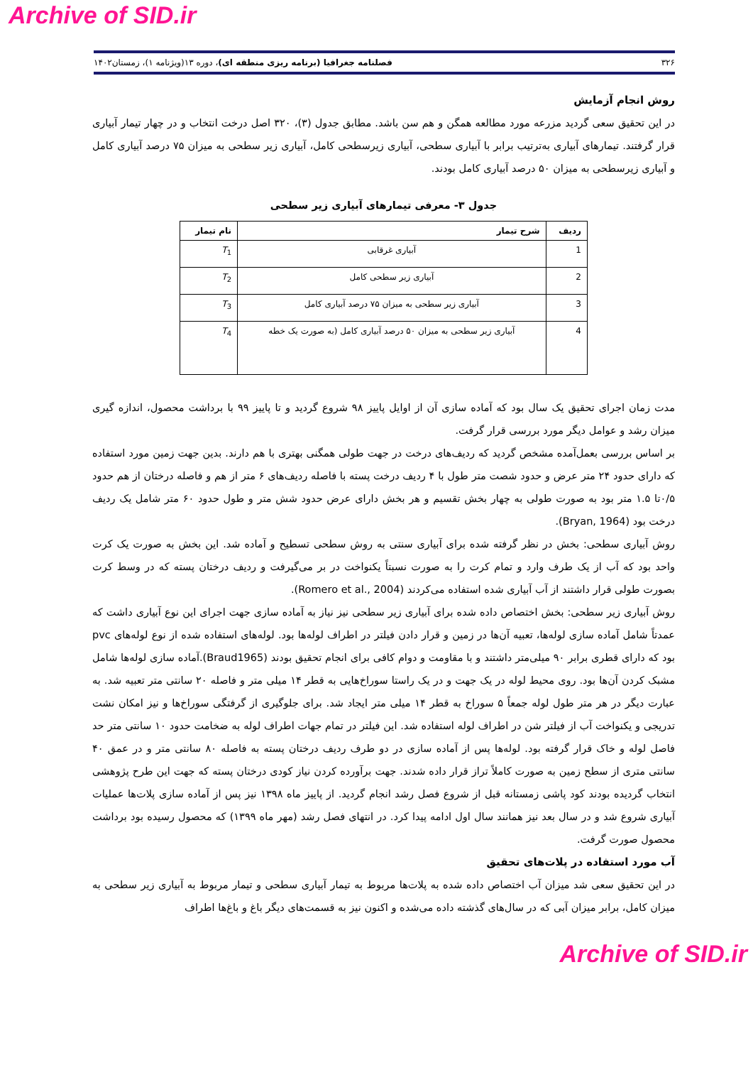Archive of SID.ir
۳۲۶ فصلنامه جغرافیا (برنامه ریزی منطقه ای)، دوره ۱۳(ویژنامه ۱)، زمستان۱۴۰۲
روش انجام آزمایش
در این تحقیق سعی گردید مزرعه مورد مطالعه همگن و هم سن باشد. مطابق جدول (۳)، ۳۲۰ اصل درخت انتخاب و در چهار تیمار آبیاری قرار گرفتند. تیمارهای آبیاری به‌ترتیب برابر با آبیاری سطحی، آبیاری زیرسطحی کامل، آبیاری زیر سطحی به میزان ۷۵ درصد آبیاری کامل و آبیاری زیرسطحی به میزان ۵۰ درصد آبیاری کامل بودند.
جدول ۳- معرفی تیمارهای آبیاری زیر سطحی
| ردیف | شرح تیمار | نام تیمار |
| --- | --- | --- |
| 1 | آبیاری غرقابی | T<sub>1</sub> |
| 2 | آبیاری زیر سطحی کامل | T<sub>2</sub> |
| 3 | آبیاری زیر سطحی به میزان ۷۵ درصد آبیاری کامل | T<sub>3</sub> |
| 4 | آبیاری زیر سطحی به میزان ۵۰ درصد آبیاری کامل (به صورت یک خطه | T<sub>4</sub> |
مدت زمان اجرای تحقیق یک سال بود که آماده سازی آن از اوایل پاییز ۹۸ شروع گردید و تا پاییز ۹۹ با برداشت محصول، اندازه گیری میزان رشد و عوامل دیگر مورد بررسی قرار گرفت.
بر اساس بررسی بعمل‌آمده مشخص گردید که ردیف‌های درخت در جهت طولی همگنی بهتری با هم دارند. بدین جهت زمین مورد استفاده که دارای حدود ۲۴ متر عرض و حدود شصت متر طول با ۴ ردیف درخت پسته با فاصله ردیف‌های ۶ متر از هم و فاصله درختان از هم حدود ۰/۵تا ۱.۵ متر بود به صورت طولی به چهار بخش تقسیم و هر بخش دارای عرض حدود شش متر و طول حدود ۶۰ متر شامل یک ردیف درخت بود (Bryan, 1964).
روش آبیاری سطحی: بخش در نظر گرفته شده برای آبیاری سنتی به روش سطحی تسطیح و آماده شد. این بخش به صورت یک کرت واحد بود که آب از یک طرف وارد و تمام کرت را به صورت نسبتاً یکنواخت در بر می‌گیرفت و ردیف درختان پسته که در وسط کرت بصورت طولی قرار داشتند از آب آبیاری شده استفاده می‌کردند (Romero et al., 2004).
روش آبیاری زیر سطحی: بخش اختصاص داده شده برای آبیاری زیر سطحی نیز نیاز به آماده سازی جهت اجرای این نوع آبیاری داشت که عمدتاً شامل آماده سازی لوله‌ها، تعبیه آن‌ها در زمین و قرار دادن فیلتر در اطراف لوله‌ها بود. لوله‌های استفاده شده از نوع لوله‌های pvc بود که دارای قطری برابر ۹۰ میلی‌متر داشتند و با مقاومت و دوام کافی برای انجام تحقیق بودند (Braud1965).آماده سازی لوله‌ها شامل مشبک کردن آن‌ها بود. روی محیط لوله در یک جهت و در یک راستا سوراخ‌هایی به قطر ۱۴ میلی متر و فاصله ۲۰ سانتی متر تعبیه شد. به عبارت دیگر در هر متر طول لوله جمعاً ۵ سوراخ به قطر ۱۴ میلی متر ایجاد شد. برای جلوگیری از گرفتگی سوراخ‌ها و نیز امکان نشت تدریجی و یکنواخت آب از فیلتر شن در اطراف لوله استفاده شد. این فیلتر در تمام جهات اطراف لوله به ضخامت حدود ۱۰ سانتی متر حد فاصل لوله و خاک قرار گرفته بود. لوله‌ها پس از آماده سازی در دو طرف ردیف درختان پسته به فاصله ۸۰ سانتی متر و در عمق ۴۰ سانتی متری از سطح زمین به صورت کاملاً تراز قرار داده شدند. جهت برآورده کردن نیاز کودی درختان پسته که جهت این طرح پژوهشی انتخاب گردیده بودند کود پاشی زمستانه قبل از شروع فصل رشد انجام گردید. از پاییز ماه ۱۳۹۸ نیز پس از آماده سازی پلات‌ها عملیات آبیاری شروع شد و در سال بعد نیز همانند سال اول ادامه پیدا کرد. در انتهای فصل رشد (مهر ماه ۱۳۹۹) که محصول رسیده بود برداشت محصول صورت گرفت.
آب مورد استفاده در پلات‌های تحقیق
در این تحقیق سعی شد میزان آب اختصاص داده شده به پلات‌ها مربوط به تیمار آبیاری سطحی و تیمار مربوط به آبیاری زیر سطحی به میزان کامل، برابر میزان آبی که در سال‌های گذشته داده می‌شده و اکنون نیز به قسمت‌های دیگر باغ و باغ‌ها اطراف
Archive of SID.ir